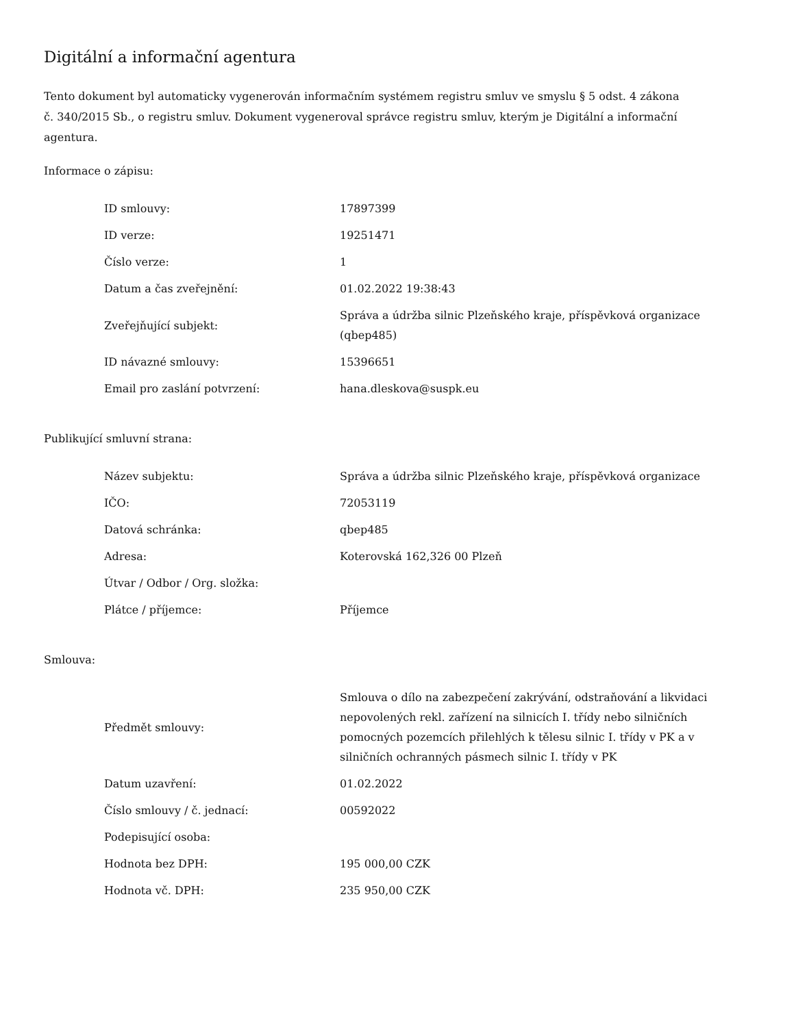Digitální a informační agentura
Tento dokument byl automaticky vygenerován informačním systémem registru smluv ve smyslu § 5 odst. 4 zákona
č. 340/2015 Sb., o registru smluv. Dokument vygeneroval správce registru smluv, kterým je Digitální a informační agentura.
Informace o zápisu:
| ID smlouvy: | 17897399 |
| ID verze: | 19251471 |
| Číslo verze: | 1 |
| Datum a čas zveřejnění: | 01.02.2022 19:38:43 |
| Zveřejňující subjekt: | Správa a údržba silnic Plzeňského kraje, příspěvková organizace (qbep485) |
| ID návazné smlouvy: | 15396651 |
| Email pro zaslání potvrzení: | hana.dleskova@suspk.eu |
Publikující smluvní strana:
| Název subjektu: | Správa a údržba silnic Plzeňského kraje, příspěvková organizace |
| IČO: | 72053119 |
| Datová schránka: | qbep485 |
| Adresa: | Koterovská 162,326 00 Plzeň |
| Útvar / Odbor / Org. složka: | |
| Plátce / příjemce: | Příjemce |
Smlouva:
| Předmět smlouvy: | Smlouva o dílo na zabezpečení zakrývání, odstraňování a likvidaci nepovolených rekl. zařízení na silnicích I. třídy nebo silničních pomocných pozemcích přilehlých k tělesu silnic I. třídy v PK a v silničních ochranných pásmech silnic I. třídy v PK |
| Datum uzavření: | 01.02.2022 |
| Číslo smlouvy / č. jednací: | 00592022 |
| Podepisující osoba: | |
| Hodnota bez DPH: | 195 000,00 CZK |
| Hodnota vč. DPH: | 235 950,00 CZK |